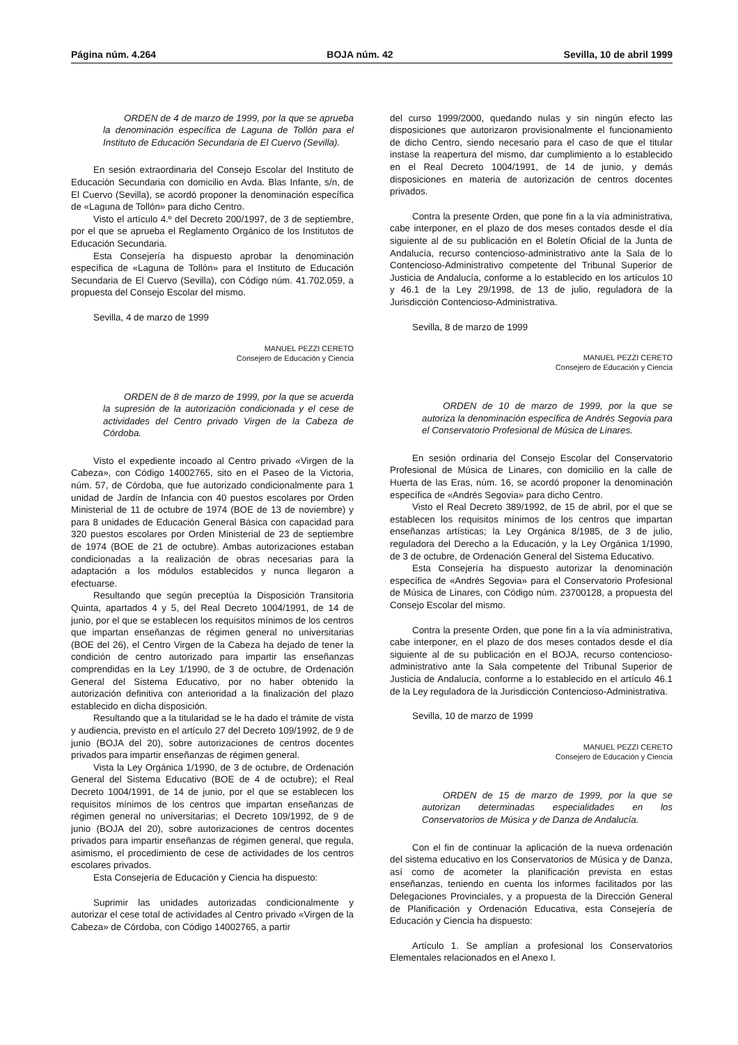Página núm. 4.264 BOJA núm. 42 Sevilla, 10 de abril 1999
ORDEN de 4 de marzo de 1999, por la que se aprueba la denominación específica de Laguna de Tollón para el Instituto de Educación Secundaria de El Cuervo (Sevilla).
En sesión extraordinaria del Consejo Escolar del Instituto de Educación Secundaria con domicilio en Avda. Blas Infante, s/n, de El Cuervo (Sevilla), se acordó proponer la denominación específica de «Laguna de Tollón» para dicho Centro.
Visto el artículo 4.º del Decreto 200/1997, de 3 de septiembre, por el que se aprueba el Reglamento Orgánico de los Institutos de Educación Secundaria.
Esta Consejería ha dispuesto aprobar la denominación específica de «Laguna de Tollón» para el Instituto de Educación Secundaria de El Cuervo (Sevilla), con Código núm. 41.702.059, a propuesta del Consejo Escolar del mismo.
Sevilla, 4 de marzo de 1999
MANUEL PEZZI CERETO
Consejero de Educación y Ciencia
ORDEN de 8 de marzo de 1999, por la que se acuerda la supresión de la autorización condicionada y el cese de actividades del Centro privado Virgen de la Cabeza de Córdoba.
Visto el expediente incoado al Centro privado «Virgen de la Cabeza», con Código 14002765, sito en el Paseo de la Victoria, núm. 57, de Córdoba, que fue autorizado condicionalmente para 1 unidad de Jardín de Infancia con 40 puestos escolares por Orden Ministerial de 11 de octubre de 1974 (BOE de 13 de noviembre) y para 8 unidades de Educación General Básica con capacidad para 320 puestos escolares por Orden Ministerial de 23 de septiembre de 1974 (BOE de 21 de octubre). Ambas autorizaciones estaban condicionadas a la realización de obras necesarias para la adaptación a los módulos establecidos y nunca llegaron a efectuarse.
Resultando que según preceptúa la Disposición Transitoria Quinta, apartados 4 y 5, del Real Decreto 1004/1991, de 14 de junio, por el que se establecen los requisitos mínimos de los centros que impartan enseñanzas de régimen general no universitarias (BOE del 26), el Centro Virgen de la Cabeza ha dejado de tener la condición de centro autorizado para impartir las enseñanzas comprendidas en la Ley 1/1990, de 3 de octubre, de Ordenación General del Sistema Educativo, por no haber obtenido la autorización definitiva con anterioridad a la finalización del plazo establecido en dicha disposición.
Resultando que a la titularidad se le ha dado el trámite de vista y audiencia, previsto en el artículo 27 del Decreto 109/1992, de 9 de junio (BOJA del 20), sobre autorizaciones de centros docentes privados para impartir enseñanzas de régimen general.
Vista la Ley Orgánica 1/1990, de 3 de octubre, de Ordenación General del Sistema Educativo (BOE de 4 de octubre); el Real Decreto 1004/1991, de 14 de junio, por el que se establecen los requisitos mínimos de los centros que impartan enseñanzas de régimen general no universitarias; el Decreto 109/1992, de 9 de junio (BOJA del 20), sobre autorizaciones de centros docentes privados para impartir enseñanzas de régimen general, que regula, asimismo, el procedimiento de cese de actividades de los centros escolares privados.
Esta Consejería de Educación y Ciencia ha dispuesto:
Suprimir las unidades autorizadas condicionalmente y autorizar el cese total de actividades al Centro privado «Virgen de la Cabeza» de Córdoba, con Código 14002765, a partir
del curso 1999/2000, quedando nulas y sin ningún efecto las disposiciones que autorizaron provisionalmente el funcionamiento de dicho Centro, siendo necesario para el caso de que el titular instase la reapertura del mismo, dar cumplimiento a lo establecido en el Real Decreto 1004/1991, de 14 de junio, y demás disposiciones en materia de autorización de centros docentes privados.
Contra la presente Orden, que pone fin a la vía administrativa, cabe interponer, en el plazo de dos meses contados desde el día siguiente al de su publicación en el Boletín Oficial de la Junta de Andalucía, recurso contencioso-administrativo ante la Sala de lo Contencioso-Administrativo competente del Tribunal Superior de Justicia de Andalucía, conforme a lo establecido en los artículos 10 y 46.1 de la Ley 29/1998, de 13 de julio, reguladora de la Jurisdicción Contencioso-Administrativa.
Sevilla, 8 de marzo de 1999
MANUEL PEZZI CERETO
Consejero de Educación y Ciencia
ORDEN de 10 de marzo de 1999, por la que se autoriza la denominación específica de Andrés Segovia para el Conservatorio Profesional de Música de Linares.
En sesión ordinaria del Consejo Escolar del Conservatorio Profesional de Música de Linares, con domicilio en la calle de Huerta de las Eras, núm. 16, se acordó proponer la denominación específica de «Andrés Segovia» para dicho Centro.
Visto el Real Decreto 389/1992, de 15 de abril, por el que se establecen los requisitos mínimos de los centros que impartan enseñanzas artísticas; la Ley Orgánica 8/1985, de 3 de julio, reguladora del Derecho a la Educación, y la Ley Orgánica 1/1990, de 3 de octubre, de Ordenación General del Sistema Educativo.
Esta Consejería ha dispuesto autorizar la denominación específica de «Andrés Segovia» para el Conservatorio Profesional de Música de Linares, con Código núm. 23700128, a propuesta del Consejo Escolar del mismo.
Contra la presente Orden, que pone fin a la vía administrativa, cabe interponer, en el plazo de dos meses contados desde el día siguiente al de su publicación en el BOJA, recurso contencioso-administrativo ante la Sala competente del Tribunal Superior de Justicia de Andalucía, conforme a lo establecido en el artículo 46.1 de la Ley reguladora de la Jurisdicción Contencioso-Administrativa.
Sevilla, 10 de marzo de 1999
MANUEL PEZZI CERETO
Consejero de Educación y Ciencia
ORDEN de 15 de marzo de 1999, por la que se autorizan determinadas especialidades en los Conservatorios de Música y de Danza de Andalucía.
Con el fin de continuar la aplicación de la nueva ordenación del sistema educativo en los Conservatorios de Música y de Danza, así como de acometer la planificación prevista en estas enseñanzas, teniendo en cuenta los informes facilitados por las Delegaciones Provinciales, y a propuesta de la Dirección General de Planificación y Ordenación Educativa, esta Consejería de Educación y Ciencia ha dispuesto:
Artículo 1. Se amplían a profesional los Conservatorios Elementales relacionados en el Anexo I.